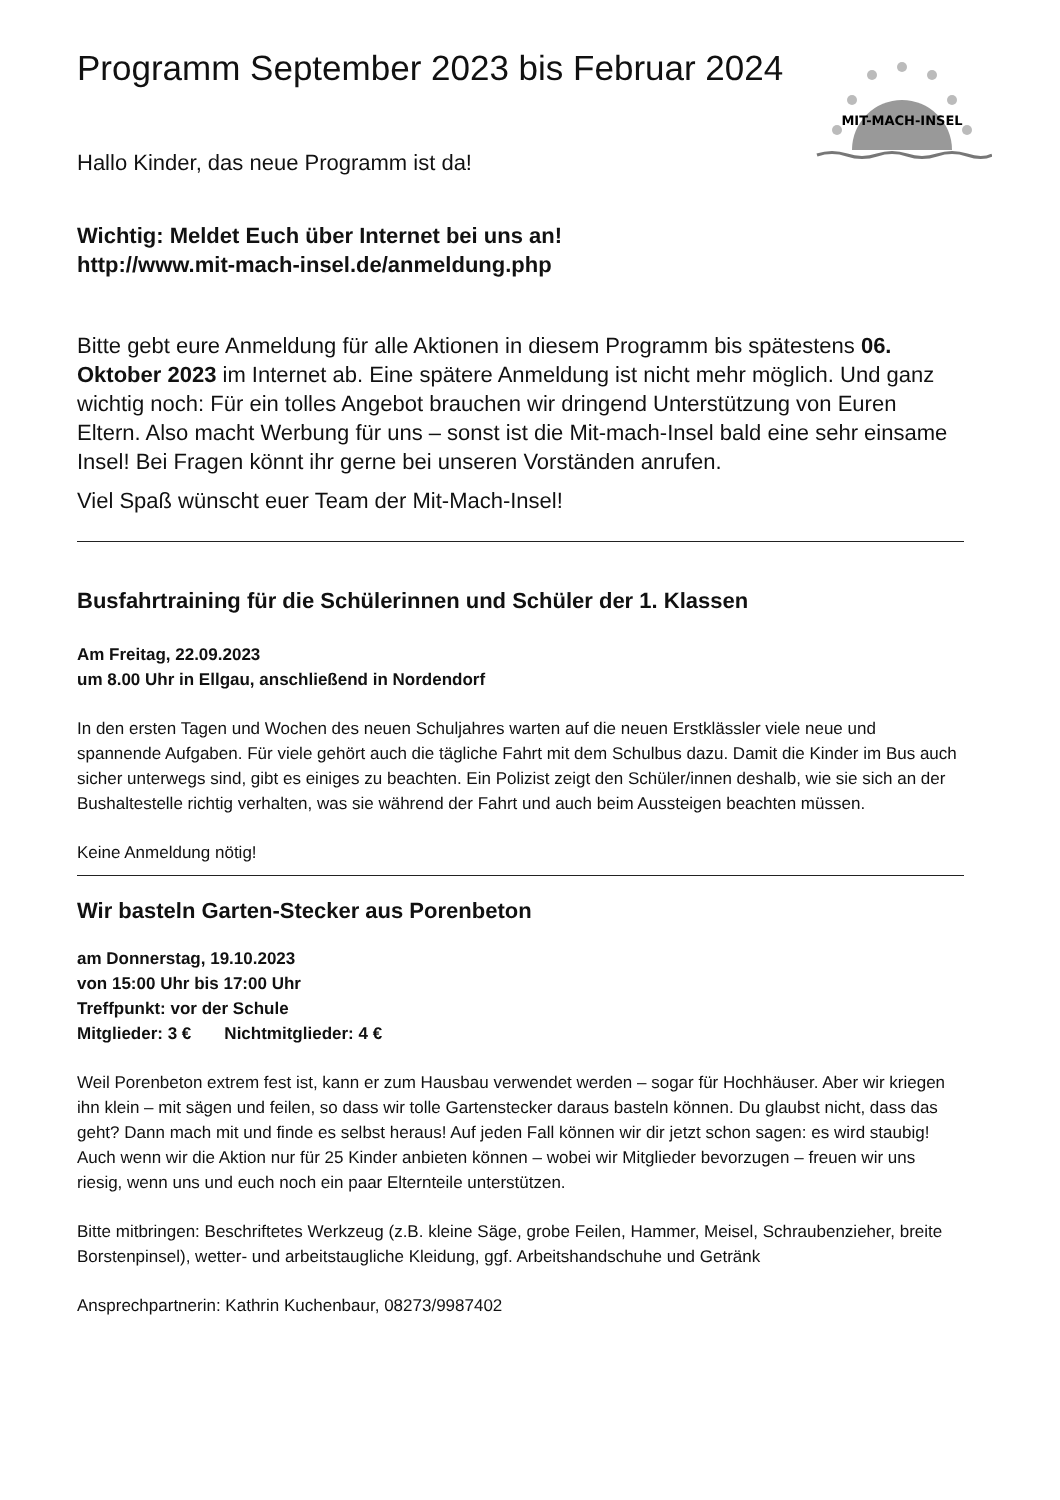MIT-MACH-INSEL
Programm September 2023 bis Februar 2024
Hallo Kinder, das neue Programm ist da!
Wichtig: Meldet Euch über Internet bei uns an!
http://www.mit-mach-insel.de/anmeldung.php
Bitte gebt eure Anmeldung für alle Aktionen in diesem Programm bis spätestens 06. Oktober 2023 im Internet ab. Eine spätere Anmeldung ist nicht mehr möglich. Und ganz wichtig noch: Für ein tolles Angebot brauchen wir dringend Unterstützung von Euren Eltern. Also macht Werbung für uns – sonst ist die Mit-mach-Insel bald eine sehr einsame Insel! Bei Fragen könnt ihr gerne bei unseren Vorständen anrufen.
Viel Spaß wünscht euer Team der Mit-Mach-Insel!
Busfahrtraining für die Schülerinnen und Schüler der 1. Klassen
Am Freitag, 22.09.2023
um 8.00 Uhr in Ellgau, anschließend in Nordendorf
In den ersten Tagen und Wochen des neuen Schuljahres warten auf die neuen Erstklässler viele neue und spannende Aufgaben. Für viele gehört auch die tägliche Fahrt mit dem Schulbus dazu. Damit die Kinder im Bus auch sicher unterwegs sind, gibt es einiges zu beachten. Ein Polizist zeigt den Schüler/innen deshalb, wie sie sich an der Bushaltestelle richtig verhalten, was sie während der Fahrt und auch beim Aussteigen beachten müssen.
Keine Anmeldung nötig!
Wir basteln Garten-Stecker aus Porenbeton
am Donnerstag, 19.10.2023
von 15:00 Uhr bis 17:00 Uhr
Treffpunkt: vor der Schule
Mitglieder: 3 € Nichtmitglieder: 4 €
Weil Porenbeton extrem fest ist, kann er zum Hausbau verwendet werden – sogar für Hochhäuser. Aber wir kriegen ihn klein – mit sägen und feilen, so dass wir tolle Gartenstecker daraus basteln können. Du glaubst nicht, dass das geht? Dann mach mit und finde es selbst heraus! Auf jeden Fall können wir dir jetzt schon sagen: es wird staubig!
Auch wenn wir die Aktion nur für 25 Kinder anbieten können – wobei wir Mitglieder bevorzugen – freuen wir uns riesig, wenn uns und euch noch ein paar Elternteile unterstützen.
Bitte mitbringen: Beschriftetes Werkzeug (z.B. kleine Säge, grobe Feilen, Hammer, Meisel, Schraubenzieher, breite Borstenpinsel), wetter- und arbeitstaugliche Kleidung, ggf. Arbeitshandschuhe und Getränk
Ansprechpartnerin: Kathrin Kuchenbaur, 08273/9987402